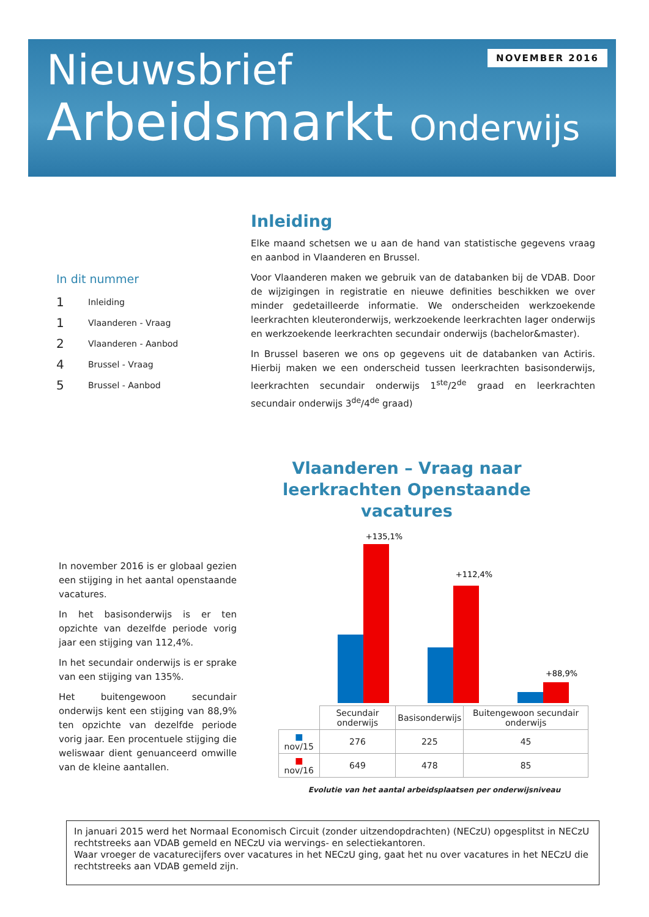NOVEMBER 2016
Nieuwsbrief
Arbeidsmarkt Onderwijs
Inleiding
Elke maand schetsen we u aan de hand van statistische gegevens vraag en aanbod in Vlaanderen en Brussel.
Voor Vlaanderen maken we gebruik van de databanken bij de VDAB. Door de wijzigingen in registratie en nieuwe definities beschikken we over minder gedetailleerde informatie. We onderscheiden werkzoekende leerkrachten kleuteronderwijs, werkzoekende leerkrachten lager onderwijs en werkzoekende leerkrachten secundair onderwijs (bachelor&master).
In Brussel baseren we ons op gegevens uit de databanken van Actiris. Hierbij maken we een onderscheid tussen leerkrachten basisonderwijs, leerkrachten secundair onderwijs 1<sup>ste</sup>/2<sup>de</sup> graad en leerkrachten secundair onderwijs 3<sup>de</sup>/4<sup>de</sup> graad)
In dit nummer
1 Inleiding
1 Vlaanderen - Vraag
2 Vlaanderen - Aanbod
4 Brussel - Vraag
5 Brussel - Aanbod
Vlaanderen – Vraag naar leerkrachten Openstaande vacatures
In november 2016 is er globaal gezien een stijging in het aantal openstaande vacatures.
In het basisonderwijs is er ten opzichte van dezelfde periode vorig jaar een stijging van 112,4%.
In het secundair onderwijs is er sprake van een stijging van 135%.
Het buitengewoon secundair onderwijs kent een stijging van 88,9% ten opzichte van dezelfde periode vorig jaar. Een procentuele stijging die weliswaar dient genuanceerd omwille van de kleine aantallen.
+135,1%
+112,4%
+88,9%
| | Secundair onderwijs | Basisonderwijs | Buitengewoon secundair onderwijs |
| ■ nov/15 | 276 | 225 | 45 |
| ■ nov/16 | 649 | 478 | 85 |
Evolutie van het aantal arbeidsplaatsen per onderwijsniveau
In januari 2015 werd het Normaal Economisch Circuit (zonder uitzendopdrachten) (NECzU) opgesplitst in NECzU rechtstreeks aan VDAB gemeld en NECzU via wervings- en selectiekantoren.
Waar vroeger de vacaturecijfers over vacatures in het NECzU ging, gaat het nu over vacatures in het NECzU die rechtstreeks aan VDAB gemeld zijn.